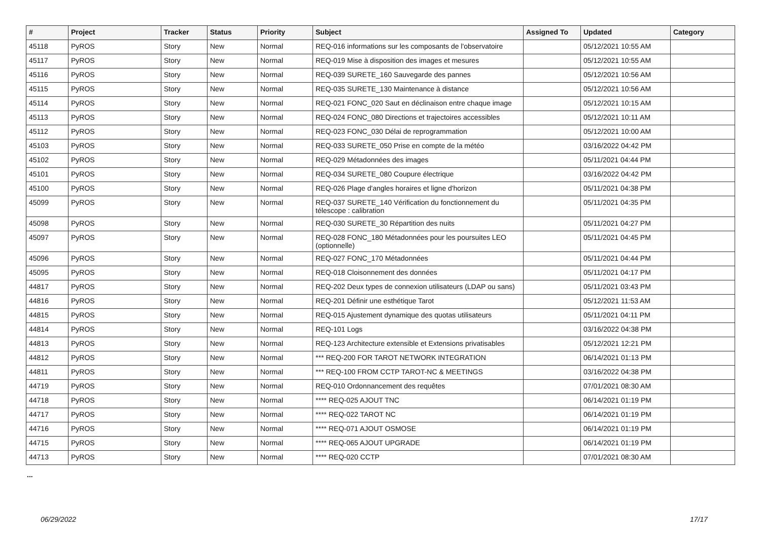| # | Project | Tracker | Status | Priority | Subject | Assigned To | Updated | Category |
| --- | --- | --- | --- | --- | --- | --- | --- | --- |
| 45118 | PyROS | Story | New | Normal | REQ-016 informations sur les composants de l'observatoire | | 05/12/2021 10:55 AM | |
| 45117 | PyROS | Story | New | Normal | REQ-019 Mise à disposition des images et mesures | | 05/12/2021 10:55 AM | |
| 45116 | PyROS | Story | New | Normal | REQ-039 SURETE_160 Sauvegarde des pannes | | 05/12/2021 10:56 AM | |
| 45115 | PyROS | Story | New | Normal | REQ-035 SURETE_130 Maintenance à distance | | 05/12/2021 10:56 AM | |
| 45114 | PyROS | Story | New | Normal | REQ-021 FONC_020 Saut en déclinaison entre chaque image | | 05/12/2021 10:15 AM | |
| 45113 | PyROS | Story | New | Normal | REQ-024 FONC_080 Directions et trajectoires accessibles | | 05/12/2021 10:11 AM | |
| 45112 | PyROS | Story | New | Normal | REQ-023 FONC_030 Délai de reprogrammation | | 05/12/2021 10:00 AM | |
| 45103 | PyROS | Story | New | Normal | REQ-033 SURETE_050 Prise en compte de la météo | | 03/16/2022 04:42 PM | |
| 45102 | PyROS | Story | New | Normal | REQ-029 Métadonnées des images | | 05/11/2021 04:44 PM | |
| 45101 | PyROS | Story | New | Normal | REQ-034 SURETE_080 Coupure électrique | | 03/16/2022 04:42 PM | |
| 45100 | PyROS | Story | New | Normal | REQ-026 Plage d'angles horaires et ligne d'horizon | | 05/11/2021 04:38 PM | |
| 45099 | PyROS | Story | New | Normal | REQ-037 SURETE_140 Vérification du fonctionnement du télescope : calibration | | 05/11/2021 04:35 PM | |
| 45098 | PyROS | Story | New | Normal | REQ-030 SURETE_30 Répartition des nuits | | 05/11/2021 04:27 PM | |
| 45097 | PyROS | Story | New | Normal | REQ-028 FONC_180 Métadonnées pour les poursuites LEO (optionnelle) | | 05/11/2021 04:45 PM | |
| 45096 | PyROS | Story | New | Normal | REQ-027 FONC_170 Métadonnées | | 05/11/2021 04:44 PM | |
| 45095 | PyROS | Story | New | Normal | REQ-018 Cloisonnement des données | | 05/11/2021 04:17 PM | |
| 44817 | PyROS | Story | New | Normal | REQ-202 Deux types de connexion utilisateurs (LDAP ou sans) | | 05/11/2021 03:43 PM | |
| 44816 | PyROS | Story | New | Normal | REQ-201 Définir une esthétique Tarot | | 05/12/2021 11:53 AM | |
| 44815 | PyROS | Story | New | Normal | REQ-015 Ajustement dynamique des quotas utilisateurs | | 05/11/2021 04:11 PM | |
| 44814 | PyROS | Story | New | Normal | REQ-101 Logs | | 03/16/2022 04:38 PM | |
| 44813 | PyROS | Story | New | Normal | REQ-123 Architecture extensible et Extensions privatisables | | 05/12/2021 12:21 PM | |
| 44812 | PyROS | Story | New | Normal | *** REQ-200 FOR TAROT NETWORK INTEGRATION | | 06/14/2021 01:13 PM | |
| 44811 | PyROS | Story | New | Normal | *** REQ-100 FROM CCTP TAROT-NC & MEETINGS | | 03/16/2022 04:38 PM | |
| 44719 | PyROS | Story | New | Normal | REQ-010 Ordonnancement des requêtes | | 07/01/2021 08:30 AM | |
| 44718 | PyROS | Story | New | Normal | **** REQ-025 AJOUT TNC | | 06/14/2021 01:19 PM | |
| 44717 | PyROS | Story | New | Normal | **** REQ-022 TAROT NC | | 06/14/2021 01:19 PM | |
| 44716 | PyROS | Story | New | Normal | **** REQ-071 AJOUT OSMOSE | | 06/14/2021 01:19 PM | |
| 44715 | PyROS | Story | New | Normal | **** REQ-065 AJOUT UPGRADE | | 06/14/2021 01:19 PM | |
| 44713 | PyROS | Story | New | Normal | **** REQ-020 CCTP | | 07/01/2021 08:30 AM | |
...
06/29/2022 17/17